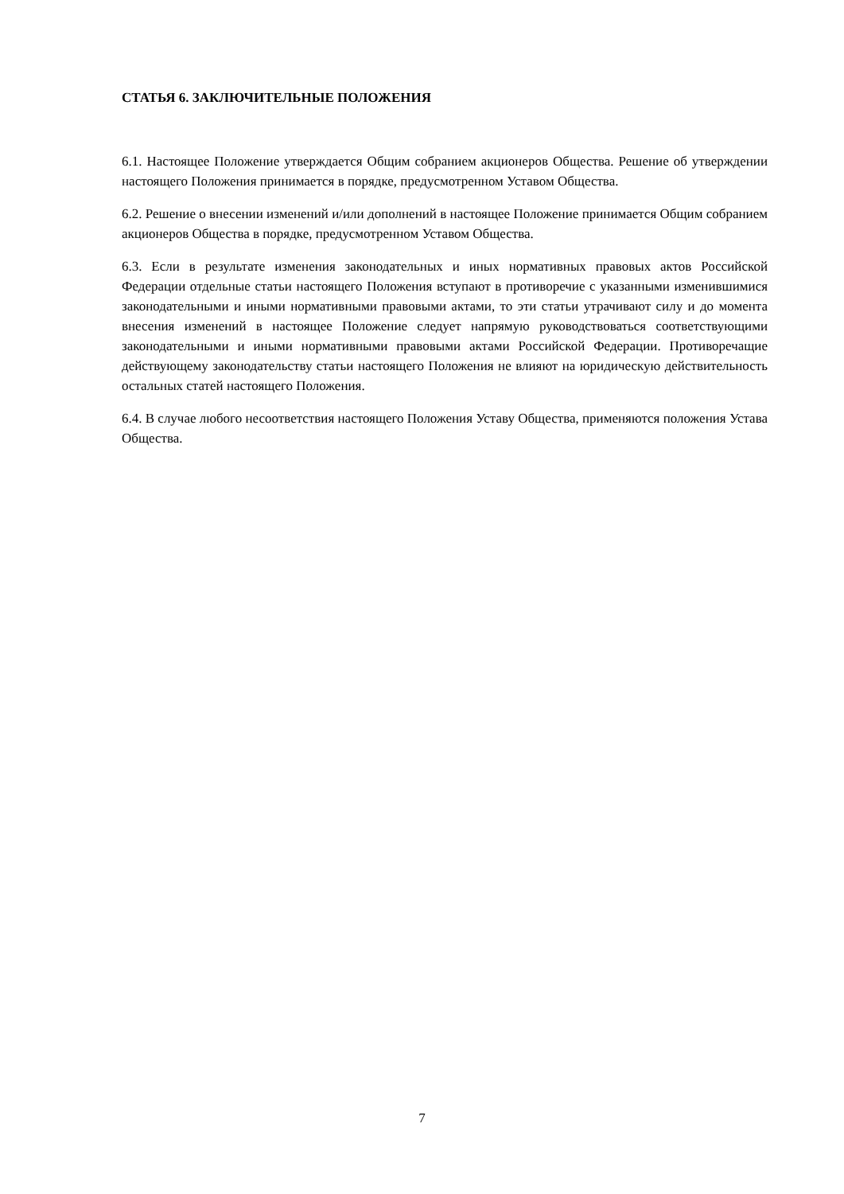СТАТЬЯ 6. ЗАКЛЮЧИТЕЛЬНЫЕ ПОЛОЖЕНИЯ
6.1. Настоящее Положение утверждается Общим собранием акционеров Общества. Решение об утверждении настоящего Положения принимается в порядке, предусмотренном Уставом Общества.
6.2. Решение о внесении изменений и/или дополнений в настоящее Положение принимается Общим собранием акционеров Общества в порядке, предусмотренном Уставом Общества.
6.3. Если в результате изменения законодательных и иных нормативных правовых актов Российской Федерации отдельные статьи настоящего Положения вступают в противоречие с указанными изменившимися законодательными и иными нормативными правовыми актами, то эти статьи утрачивают силу и до момента внесения изменений в настоящее Положение следует напрямую руководствоваться соответствующими законодательными и иными нормативными правовыми актами Российской Федерации. Противоречащие действующему законодательству статьи настоящего Положения не влияют на юридическую действительность остальных статей настоящего Положения.
6.4. В случае любого несоответствия настоящего Положения Уставу Общества, применяются положения Устава Общества.
7